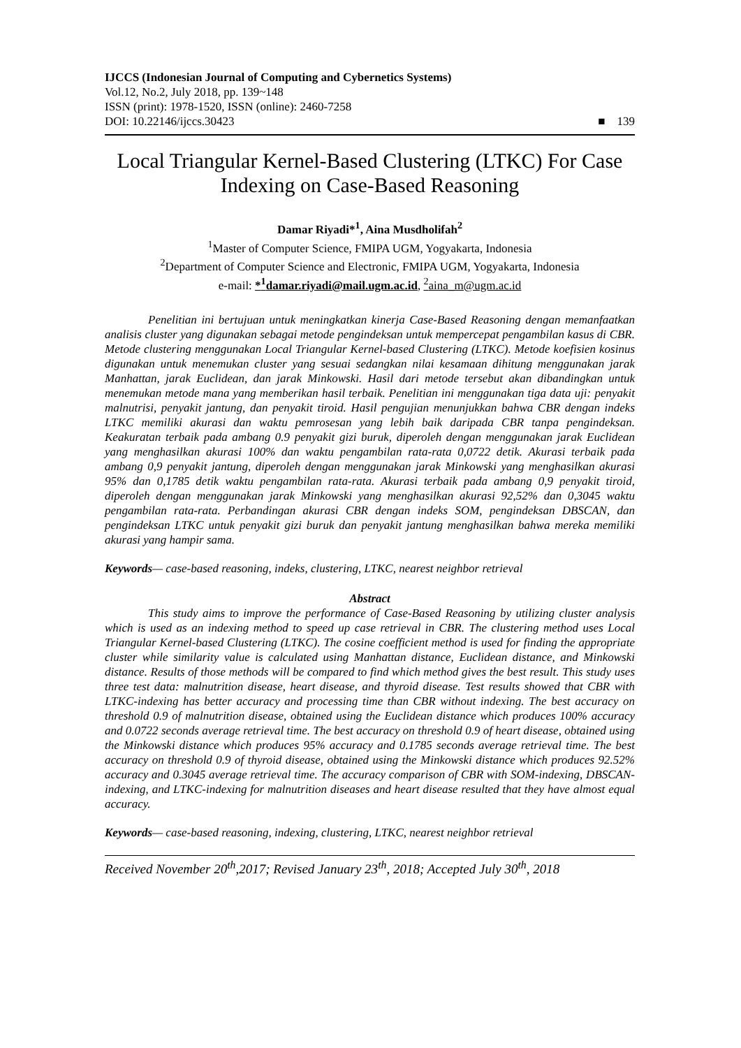IJCCS (Indonesian Journal of Computing and Cybernetics Systems)
Vol.12, No.2, July 2018, pp. 139~148
ISSN (print): 1978-1520, ISSN (online): 2460-7258
DOI: 10.22146/ijccs.30423 ■ 139
Local Triangular Kernel-Based Clustering (LTKC) For Case Indexing on Case-Based Reasoning
Damar Riyadi*<sup>1</sup>, Aina Musdholifah<sup>2</sup>
<sup>1</sup> Master of Computer Science, FMIPA UGM, Yogyakarta, Indonesia
<sup>2</sup> Department of Computer Science and Electronic, FMIPA UGM, Yogyakarta, Indonesia
e-mail: *<sup>1</sup>damar.riyadi@mail.ugm.ac.id, <sup>2</sup>aina_m@ugm.ac.id
Penelitian ini bertujuan untuk meningkatkan kinerja Case-Based Reasoning dengan memanfaatkan analisis cluster yang digunakan sebagai metode pengindeksan untuk mempercepat pengambilan kasus di CBR. Metode clustering menggunakan Local Triangular Kernel-based Clustering (LTKC). Metode koefisien kosinus digunakan untuk menemukan cluster yang sesuai sedangkan nilai kesamaan dihitung menggunakan jarak Manhattan, jarak Euclidean, dan jarak Minkowski. Hasil dari metode tersebut akan dibandingkan untuk menemukan metode mana yang memberikan hasil terbaik. Penelitian ini menggunakan tiga data uji: penyakit malnutrisi, penyakit jantung, dan penyakit tiroid. Hasil pengujian menunjukkan bahwa CBR dengan indeks LTKC memiliki akurasi dan waktu pemrosesan yang lebih baik daripada CBR tanpa pengindeksan. Keakuratan terbaik pada ambang 0.9 penyakit gizi buruk, diperoleh dengan menggunakan jarak Euclidean yang menghasilkan akurasi 100% dan waktu pengambilan rata-rata 0,0722 detik. Akurasi terbaik pada ambang 0,9 penyakit jantung, diperoleh dengan menggunakan jarak Minkowski yang menghasilkan akurasi 95% dan 0,1785 detik waktu pengambilan rata-rata. Akurasi terbaik pada ambang 0,9 penyakit tiroid, diperoleh dengan menggunakan jarak Minkowski yang menghasilkan akurasi 92,52% dan 0,3045 waktu pengambilan rata-rata. Perbandingan akurasi CBR dengan indeks SOM, pengindeksan DBSCAN, dan pengindeksan LTKC untuk penyakit gizi buruk dan penyakit jantung menghasilkan bahwa mereka memiliki akurasi yang hampir sama.
Keywords— case-based reasoning, indeks, clustering, LTKC, nearest neighbor retrieval
Abstract
This study aims to improve the performance of Case-Based Reasoning by utilizing cluster analysis which is used as an indexing method to speed up case retrieval in CBR. The clustering method uses Local Triangular Kernel-based Clustering (LTKC). The cosine coefficient method is used for finding the appropriate cluster while similarity value is calculated using Manhattan distance, Euclidean distance, and Minkowski distance. Results of those methods will be compared to find which method gives the best result. This study uses three test data: malnutrition disease, heart disease, and thyroid disease. Test results showed that CBR with LTKC-indexing has better accuracy and processing time than CBR without indexing. The best accuracy on threshold 0.9 of malnutrition disease, obtained using the Euclidean distance which produces 100% accuracy and 0.0722 seconds average retrieval time. The best accuracy on threshold 0.9 of heart disease, obtained using the Minkowski distance which produces 95% accuracy and 0.1785 seconds average retrieval time. The best accuracy on threshold 0.9 of thyroid disease, obtained using the Minkowski distance which produces 92.52% accuracy and 0.3045 average retrieval time. The accuracy comparison of CBR with SOM-indexing, DBSCAN-indexing, and LTKC-indexing for malnutrition diseases and heart disease resulted that they have almost equal accuracy.
Keywords— case-based reasoning, indexing, clustering, LTKC, nearest neighbor retrieval
Received November 20<sup>th</sup>,2017; Revised January 23<sup>th</sup>, 2018; Accepted July 30<sup>th</sup>, 2018